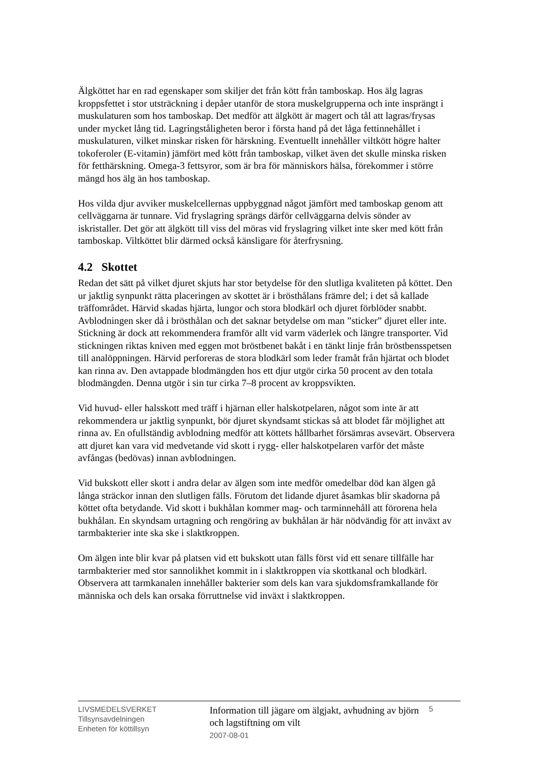Älgköttet har en rad egenskaper som skiljer det från kött från tamboskap. Hos älg lagras kroppsfettet i stor utsträckning i depåer utanför de stora muskelgrupperna och inte insprängt i muskulaturen som hos tamboskap. Det medför att älgkött är magert och tål att lagras/frysas under mycket lång tid. Lagringståligheten beror i första hand på det låga fettinnehållet i muskulaturen, vilket minskar risken för härskning. Eventuellt innehåller viltkött högre halter tokoferoler (E-vitamin) jämfört med kött från tamboskap, vilket även det skulle minska risken för fetthärskning. Omega-3 fettsyror, som är bra för människors hälsa, förekommer i större mängd hos älg än hos tamboskap.
Hos vilda djur avviker muskelcellernas uppbyggnad något jämfört med tamboskap genom att cellväggarna är tunnare. Vid fryslagring sprängs därför cellväggarna delvis sönder av iskristaller. Det gör att älgkött till viss del möras vid fryslagring vilket inte sker med kött från tamboskap. Viltköttet blir därmed också känsligare för återfrysning.
4.2 Skottet
Redan det sätt på vilket djuret skjuts har stor betydelse för den slutliga kvaliteten på köttet. Den ur jaktlig synpunkt rätta placeringen av skottet är i brösthålans främre del; i det så kallade träffområdet. Härvid skadas hjärta, lungor och stora blodkärl och djuret förblöder snabbt. Avblodningen sker då i brösthålan och det saknar betydelse om man ”sticker” djuret eller inte. Stickning är dock att rekommendera framför allt vid varm väderlek och längre transporter. Vid stickningen riktas kniven med eggen mot bröstbenet bakåt i en tänkt linje från bröstbensspetsen till analöppningen. Härvid perforeras de stora blodkärl som leder framåt från hjärtat och blodet kan rinna av. Den avtappade blodmängden hos ett djur utgör cirka 50 procent av den totala blodmängden. Denna utgör i sin tur cirka 7–8 procent av kroppsvikten.
Vid huvud- eller halsskott med träff i hjärnan eller halskotpelaren, något som inte är att rekommendera ur jaktlig synpunkt, bör djuret skyndsamt stickas så att blodet får möjlighet att rinna av. En ofullständig avblodning medför att köttets hållbarhet försämras avsevärt. Observera att djuret kan vara vid medvetande vid skott i rygg- eller halskotpelaren varför det måste avfångas (bedövas) innan avblodningen.
Vid bukskott eller skott i andra delar av älgen som inte medför omedelbar död kan älgen gå långa sträckor innan den slutligen fälls. Förutom det lidande djuret åsamkas blir skadorna på köttet ofta betydande. Vid skott i bukhålan kommer mag- och tarminnehåll att förorena hela bukhålan. En skyndsam urtagning och rengöring av bukhålan är här nödvändig för att inväxt av tarmbakterier inte ska ske i slaktkroppen.
Om älgen inte blir kvar på platsen vid ett bukskott utan fälls först vid ett senare tillfälle har tarmbakterier med stor sannolikhet kommit in i slaktkroppen via skottkanal och blodkärl. Observera att tarmkanalen innehåller bakterier som dels kan vara sjukdomsframkallande för människa och dels kan orsaka förruttnelse vid inväxt i slaktkroppen.
LIVSMEDELSVERKET
Tillsynsavdelningen
Enheten för köttillsyn
Information till jägare om älgjakt, avhudning av björn och lagstiftning om vilt
2007-08-01
5